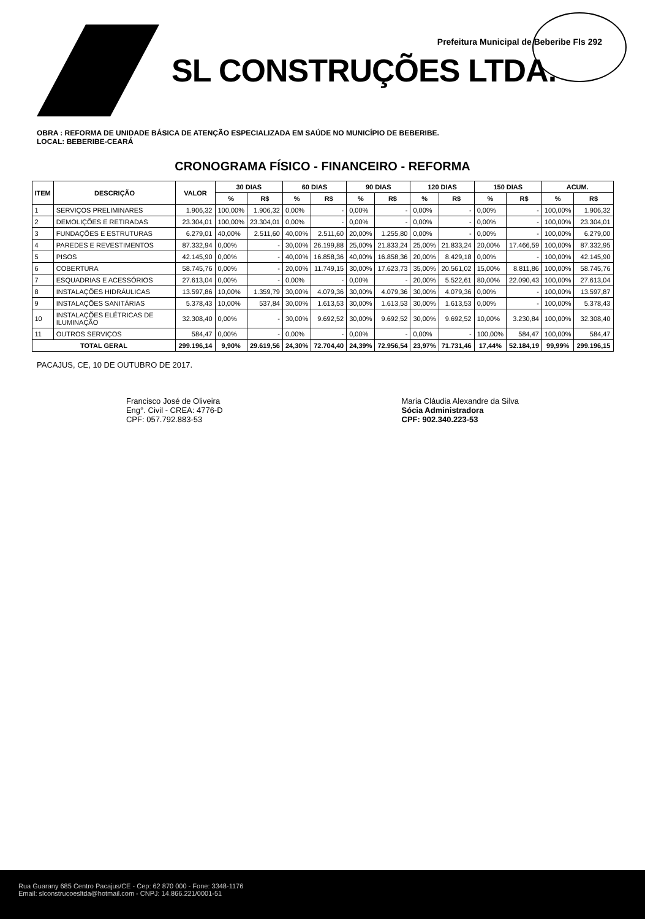Prefeitura Municipal de Beberibe Fls 292
SL CONSTRUÇÕES LTDA.
OBRA : REFORMA DE UNIDADE BÁSICA DE ATENÇÃO ESPECIALIZADA EM SAÚDE NO MUNICÍPIO DE BEBERIBE.
LOCAL: BEBERIBE-CEARÁ
CRONOGRAMA FÍSICO - FINANCEIRO - REFORMA
| ITEM | DESCRIÇÃO | VALOR | 30 DIAS | | 60 DIAS | | 90 DIAS | | 120 DIAS | | 150 DIAS | | ACUM. | |
| --- | --- | --- | --- | --- | --- | --- | --- | --- | --- | --- | --- | --- | --- | --- |
| | | | % | R$ | % | R$ | % | R$ | % | R$ | % | R$ | % | R$ |
| 1 | SERVIÇOS PRELIMINARES | 1.906,32 | 100,00% | 1.906,32 | 0,00% | - | 0,00% | - | 0,00% | - | 0,00% | - | 100,00% | 1.906,32 |
| 2 | DEMOLIÇÕES E RETIRADAS | 23.304,01 | 100,00% | 23.304,01 | 0,00% | - | 0,00% | - | 0,00% | - | 0,00% | - | 100,00% | 23.304,01 |
| 3 | FUNDAÇÕES E ESTRUTURAS | 6.279,01 | 40,00% | 2.511,60 | 40,00% | 2.511,60 | 20,00% | 1.255,80 | 0,00% | - | 0,00% | - | 100,00% | 6.279,00 |
| 4 | PAREDES E REVESTIMENTOS | 87.332,94 | 0,00% | - | 30,00% | 26.199,88 | 25,00% | 21.833,24 | 25,00% | 21.833,24 | 20,00% | 17.466,59 | 100,00% | 87.332,95 |
| 5 | PISOS | 42.145,90 | 0,00% | - | 40,00% | 16.858,36 | 40,00% | 16.858,36 | 20,00% | 8.429,18 | 0,00% | - | 100,00% | 42.145,90 |
| 6 | COBERTURA | 58.745,76 | 0,00% | - | 20,00% | 11.749,15 | 30,00% | 17.623,73 | 35,00% | 20.561,02 | 15,00% | 8.811,86 | 100,00% | 58.745,76 |
| 7 | ESQUADRIAS E ACESSÓRIOS | 27.613,04 | 0,00% | - | 0,00% | - | 0,00% | - | 20,00% | 5.522,61 | 80,00% | 22.090,43 | 100,00% | 27.613,04 |
| 8 | INSTALAÇÕES HIDRÁULICAS | 13.597,86 | 10,00% | 1.359,79 | 30,00% | 4.079,36 | 30,00% | 4.079,36 | 30,00% | 4.079,36 | 0,00% | - | 100,00% | 13.597,87 |
| 9 | INSTALAÇÕES SANITÁRIAS | 5.378,43 | 10,00% | 537,84 | 30,00% | 1.613,53 | 30,00% | 1.613,53 | 30,00% | 1.613,53 | 0,00% | - | 100,00% | 5.378,43 |
| 10 | INSTALAÇÕES ELÉTRICAS DE ILUMINAÇÃO | 32.308,40 | 0,00% | - | 30,00% | 9.692,52 | 30,00% | 9.692,52 | 30,00% | 9.692,52 | 10,00% | 3.230,84 | 100,00% | 32.308,40 |
| 11 | OUTROS SERVIÇOS | 584,47 | 0,00% | - | 0,00% | - | 0,00% | - | 0,00% | - | 100,00% | 584,47 | 100,00% | 584,47 |
| TOTAL GERAL | | 299.196,14 | 9,90% | 29.619,56 | 24,30% | 72.704,40 | 24,39% | 72.956,54 | 23,97% | 71.731,46 | 17,44% | 52.184,19 | 99,99% | 299.196,15 |
PACAJUS, CE, 10 DE OUTUBRO DE 2017.
Francisco José de Oliveira
Eng°. Civil - CREA: 4776-D
CPF: 057.792.883-53
Maria Cláudia Alexandre da Silva
Sócia Administradora
CPF: 902.340.223-53
Rua Guarany 685 Centro Pacajus/CE - Cep: 62 870 000 - Fone: 3348-1176
Email: slconstrucoesltda@hotmail.com - CNPJ: 14.866.221/0001-51